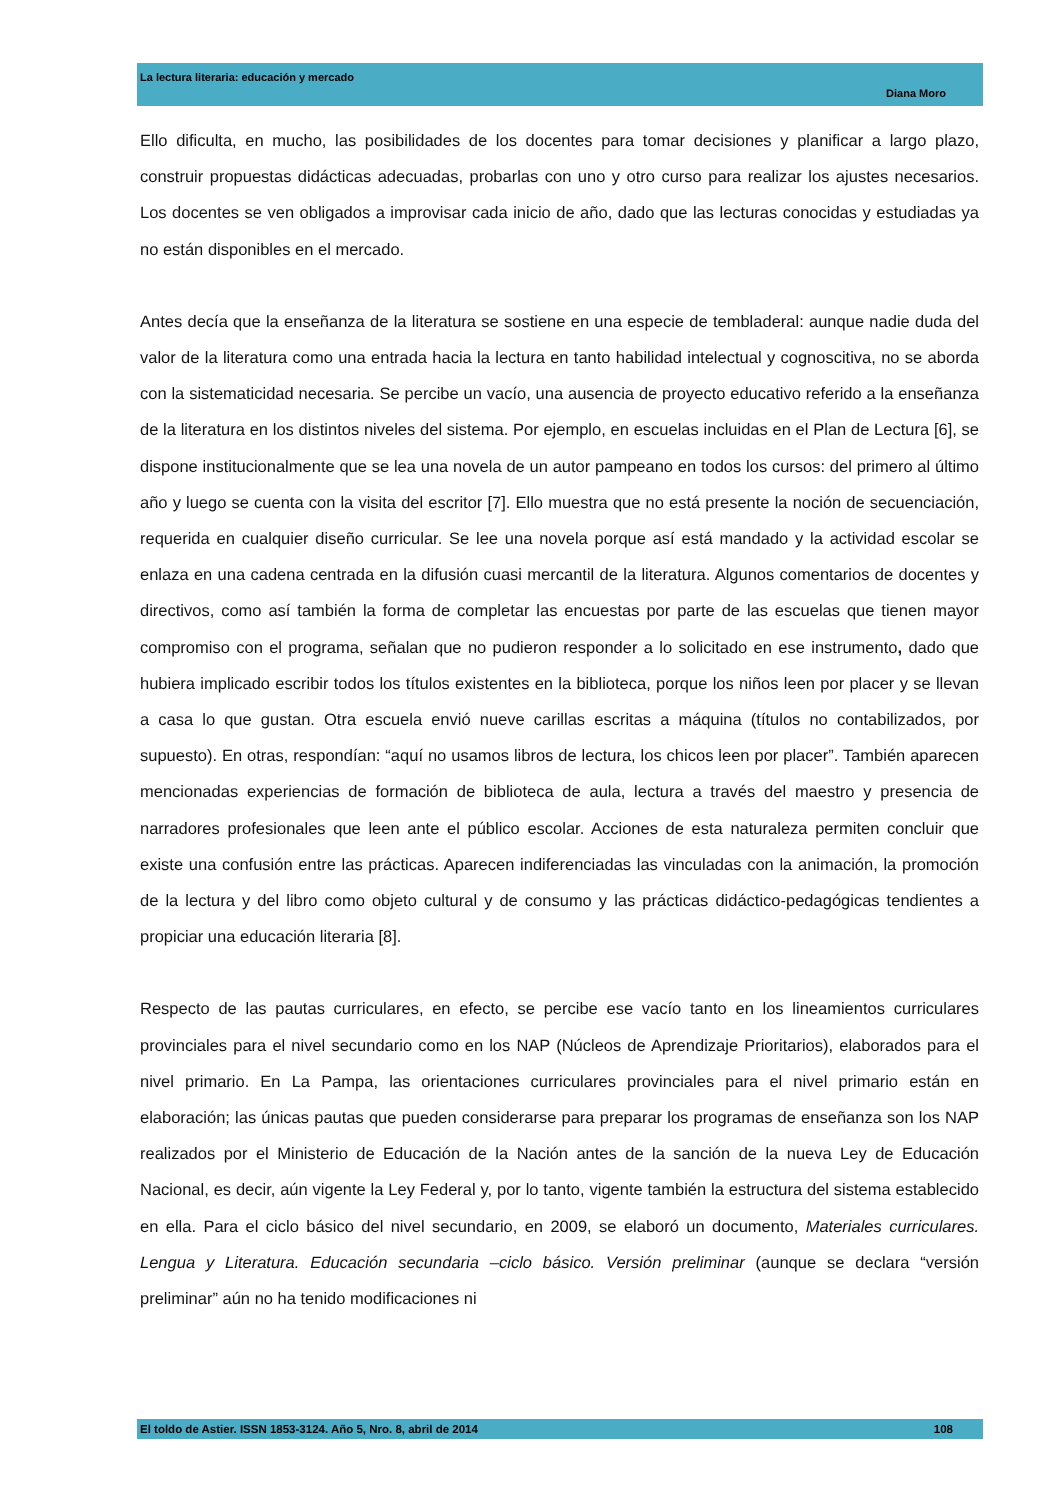La lectura literaria: educación y mercado
Diana Moro
Ello dificulta, en mucho, las posibilidades de los docentes para tomar decisiones y planificar a largo plazo, construir propuestas didácticas adecuadas, probarlas con uno y otro curso para realizar los ajustes necesarios. Los docentes se ven obligados a improvisar cada inicio de año, dado que las lecturas conocidas y estudiadas ya no están disponibles en el mercado.
Antes decía que la enseñanza de la literatura se sostiene en una especie de tembladeral: aunque nadie duda del valor de la literatura como una entrada hacia la lectura en tanto habilidad intelectual y cognoscitiva, no se aborda con la sistematicidad necesaria. Se percibe un vacío, una ausencia de proyecto educativo referido a la enseñanza de la literatura en los distintos niveles del sistema. Por ejemplo, en escuelas incluidas en el Plan de Lectura [6], se dispone institucionalmente que se lea una novela de un autor pampeano en todos los cursos: del primero al último año y luego se cuenta con la visita del escritor [7]. Ello muestra que no está presente la noción de secuenciación, requerida en cualquier diseño curricular. Se lee una novela porque así está mandado y la actividad escolar se enlaza en una cadena centrada en la difusión cuasi mercantil de la literatura. Algunos comentarios de docentes y directivos, como así también la forma de completar las encuestas por parte de las escuelas que tienen mayor compromiso con el programa, señalan que no pudieron responder a lo solicitado en ese instrumento, dado que hubiera implicado escribir todos los títulos existentes en la biblioteca, porque los niños leen por placer y se llevan a casa lo que gustan. Otra escuela envió nueve carillas escritas a máquina (títulos no contabilizados, por supuesto). En otras, respondían: “aquí no usamos libros de lectura, los chicos leen por placer”. También aparecen mencionadas experiencias de formación de biblioteca de aula, lectura a través del maestro y presencia de narradores profesionales que leen ante el público escolar. Acciones de esta naturaleza permiten concluir que existe una confusión entre las prácticas. Aparecen indiferenciadas las vinculadas con la animación, la promoción de la lectura y del libro como objeto cultural y de consumo y las prácticas didáctico-pedagógicas tendientes a propiciar una educación literaria [8].
Respecto de las pautas curriculares, en efecto, se percibe ese vacío tanto en los lineamientos curriculares provinciales para el nivel secundario como en los NAP (Núcleos de Aprendizaje Prioritarios), elaborados para el nivel primario. En La Pampa, las orientaciones curriculares provinciales para el nivel primario están en elaboración; las únicas pautas que pueden considerarse para preparar los programas de enseñanza son los NAP realizados por el Ministerio de Educación de la Nación antes de la sanción de la nueva Ley de Educación Nacional, es decir, aún vigente la Ley Federal y, por lo tanto, vigente también la estructura del sistema establecido en ella. Para el ciclo básico del nivel secundario, en 2009, se elaboró un documento, Materiales curriculares. Lengua y Literatura. Educación secundaria –ciclo básico. Versión preliminar (aunque se declara “versión preliminar” aún no ha tenido modificaciones ni
El toldo de Astier. ISSN 1853-3124. Año 5, Nro. 8, abril de 2014 108